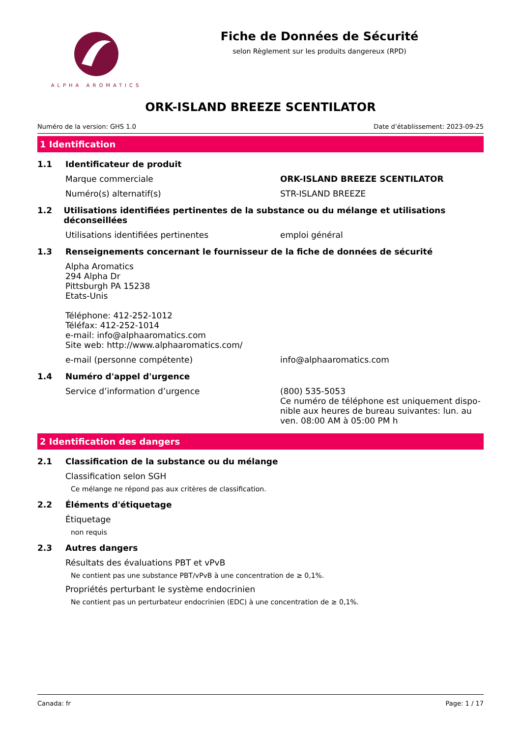ALPHA AROMATICS
Fiche de Données de Sécurité
selon Règlement sur les produits dangereux (RPD)
ORK-ISLAND BREEZE SCENTILATOR
Numéro de la version: GHS 1.0 Date d’établissement: 2023-09-25
1 Identification
1.1 Identificateur de produit
Marque commerciale ORK-ISLAND BREEZE SCENTILATOR
Numéro(s) alternatif(s) STR-ISLAND BREEZE
1.2 Utilisations identifiées pertinentes de la substance ou du mélange et utilisations déconseillées
Utilisations identifiées pertinentes emploi général
1.3 Renseignements concernant le fournisseur de la fiche de données de sécurité
Alpha Aromatics
294 Alpha Dr
Pittsburgh PA 15238
Etats-Unis
Téléphone: 412-252-1012
Téléfax: 412-252-1014
e-mail: info@alphaaromatics.com
Site web: http://www.alphaaromatics.com/
e-mail (personne compétente) info@alphaaromatics.com
1.4 Numéro d'appel d'urgence
Service d’information d’urgence (800) 535-5053
Ce numéro de téléphone est uniquement dispo-nible aux heures de bureau suivantes: lun. au ven. 08:00 AM à 05:00 PM h
2 Identification des dangers
2.1 Classification de la substance ou du mélange
Classification selon SGH
Ce mélange ne répond pas aux critères de classification.
2.2 Éléments d'étiquetage
Étiquetage
non requis
2.3 Autres dangers
Résultats des évaluations PBT et vPvB
Ne contient pas une substance PBT/vPvB à une concentration de ≥ 0,1%.
Propriétés perturbant le système endocrinien
Ne contient pas un perturbateur endocrinien (EDC) à une concentration de ≥ 0,1%.
Canada: fr Page: 1 / 17